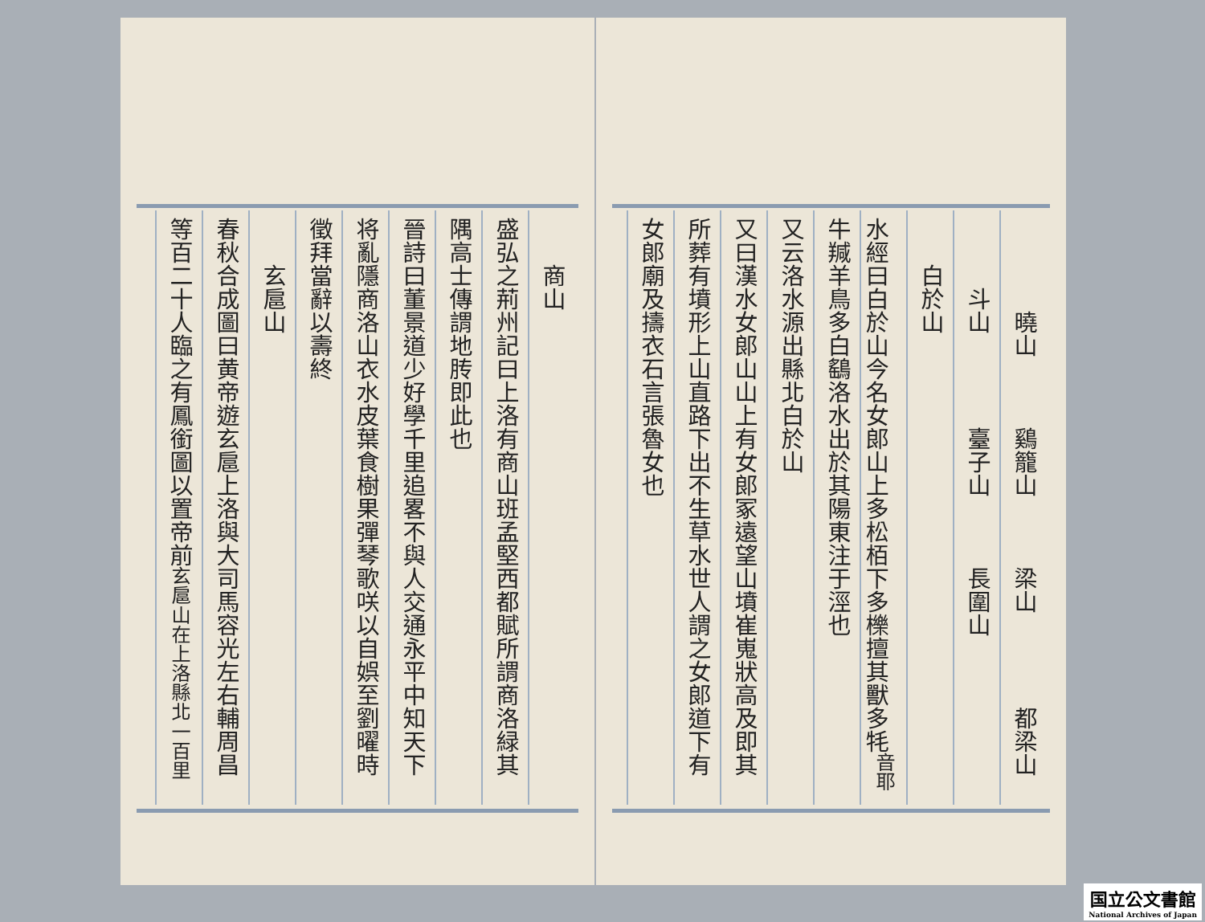曉山　　　鷄籠山　　　梁山　　　　都梁山
　　　斗山　　　　臺子山　　　長圍山
　　白於山
水經曰白於山今名女郎山上多松栢下多櫟擅其獸多牦<sup>音耶</sup>
牛羬羊鳥多白鷂洛水出於其陽東注于涇也
又云洛水源出縣北白於山
又曰漢水女郎山山上有女郎冢遠望山墳崔嵬狀高及即其
所葬有墳形上山直路下出不生草水世人謂之女郎道下有
女郎廟及擣衣石言張魯女也
　　商山
盛弘之荊州記曰上洛有商山班孟堅西都賦所謂商洛緑其
隅高士傳謂地䏝即此也
晉詩曰董景道少好學千里追畧不與人交通永平中知天下
将亂隱商洛山衣水皮葉食樹果彈琴歌咲以自娯至劉曜時
徵拜當辭以壽終
　　玄扈山
春秋合成圖曰黄帝遊玄扈上洛與大司馬容光左右輔周昌
等百二十人臨之有鳳銜圖以置帝前玄扈山在上洛縣北一百里
国立公文書館
National Archives of Japan